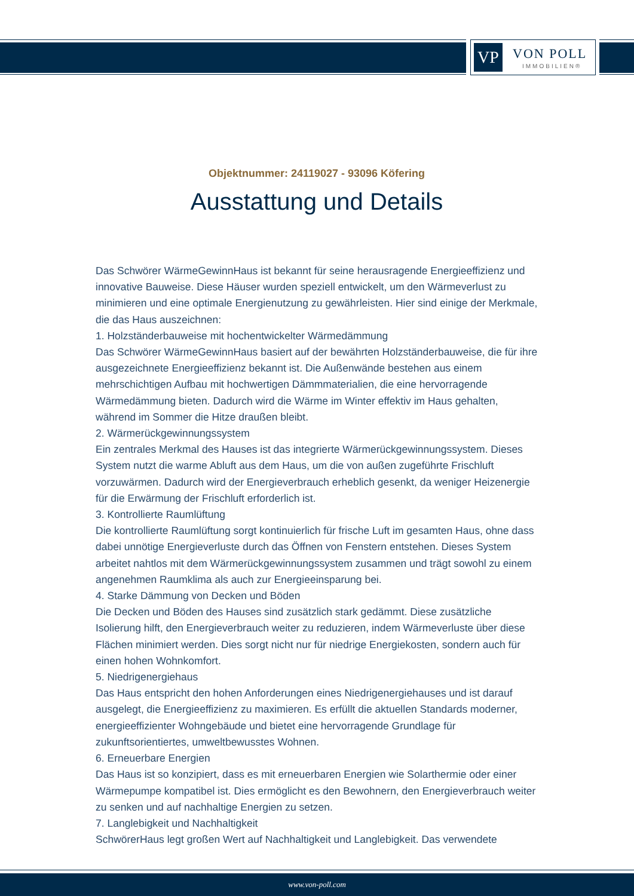VP VON POLL
IMMOBILIEN®
Objektnummer: 24119027 - 93096 Köfering
Ausstattung und Details
Das Schwörer WärmeGewinnHaus ist bekannt für seine herausragende Energieeffizienz und innovative Bauweise. Diese Häuser wurden speziell entwickelt, um den Wärmeverlust zu minimieren und eine optimale Energienutzung zu gewährleisten. Hier sind einige der Merkmale, die das Haus auszeichnen:
1. Holzständerbauweise mit hochentwickelter Wärmedämmung
Das Schwörer WärmeGewinnHaus basiert auf der bewährten Holzständerbauweise, die für ihre ausgezeichnete Energieeffizienz bekannt ist. Die Außenwände bestehen aus einem mehrschichtigen Aufbau mit hochwertigen Dämmmaterialien, die eine hervorragende Wärmedämmung bieten. Dadurch wird die Wärme im Winter effektiv im Haus gehalten, während im Sommer die Hitze draußen bleibt.
2. Wärmerückgewinnungssystem
Ein zentrales Merkmal des Hauses ist das integrierte Wärmerückgewinnungssystem. Dieses System nutzt die warme Abluft aus dem Haus, um die von außen zugeführte Frischluft vorzuwärmen. Dadurch wird der Energieverbrauch erheblich gesenkt, da weniger Heizenergie für die Erwärmung der Frischluft erforderlich ist.
3. Kontrollierte Raumlüftung
Die kontrollierte Raumlüftung sorgt kontinuierlich für frische Luft im gesamten Haus, ohne dass dabei unnötige Energieverluste durch das Öffnen von Fenstern entstehen. Dieses System arbeitet nahtlos mit dem Wärmerückgewinnungssystem zusammen und trägt sowohl zu einem angenehmen Raumklima als auch zur Energieeinsparung bei.
4. Starke Dämmung von Decken und Böden
Die Decken und Böden des Hauses sind zusätzlich stark gedämmt. Diese zusätzliche Isolierung hilft, den Energieverbrauch weiter zu reduzieren, indem Wärmeverluste über diese Flächen minimiert werden. Dies sorgt nicht nur für niedrige Energiekosten, sondern auch für einen hohen Wohnkomfort.
5. Niedrigenergiehaus
Das Haus entspricht den hohen Anforderungen eines Niedrigenergiehauses und ist darauf ausgelegt, die Energieeffizienz zu maximieren. Es erfüllt die aktuellen Standards moderner, energieeffizienter Wohngebäude und bietet eine hervorragende Grundlage für zukunftsorientiertes, umweltbewusstes Wohnen.
6. Erneuerbare Energien
Das Haus ist so konzipiert, dass es mit erneuerbaren Energien wie Solarthermie oder einer Wärmepumpe kompatibel ist. Dies ermöglicht es den Bewohnern, den Energieverbrauch weiter zu senken und auf nachhaltige Energien zu setzen.
7. Langlebigkeit und Nachhaltigkeit
SchwörerHaus legt großen Wert auf Nachhaltigkeit und Langlebigkeit. Das verwendete
www.von-poll.com